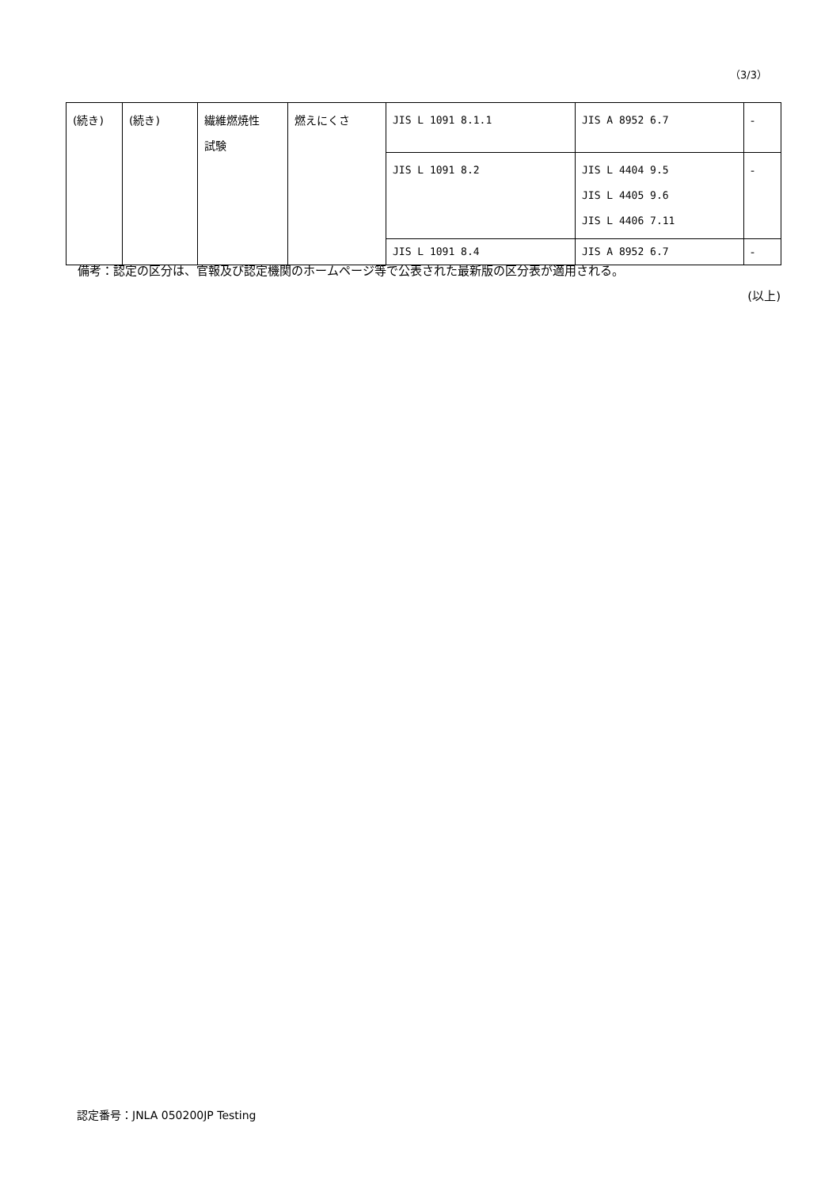（3/3）
| (続き) | (続き) | 繊維燃焼性 試験 | 燃えにくさ | JIS L 1091 8.1.1 | JIS A 8952 6.7 | - |
| | | | | JIS L 1091 8.2 | JIS L 4404 9.5 JIS L 4405 9.6 JIS L 4406 7.11 | - |
| | | | | JIS L 1091 8.4 | JIS A 8952 6.7 | - |
備考：認定の区分は、官報及び認定機関のホームページ等で公表された最新版の区分表が適用される。
(以上)
認定番号：JNLA 050200JP Testing